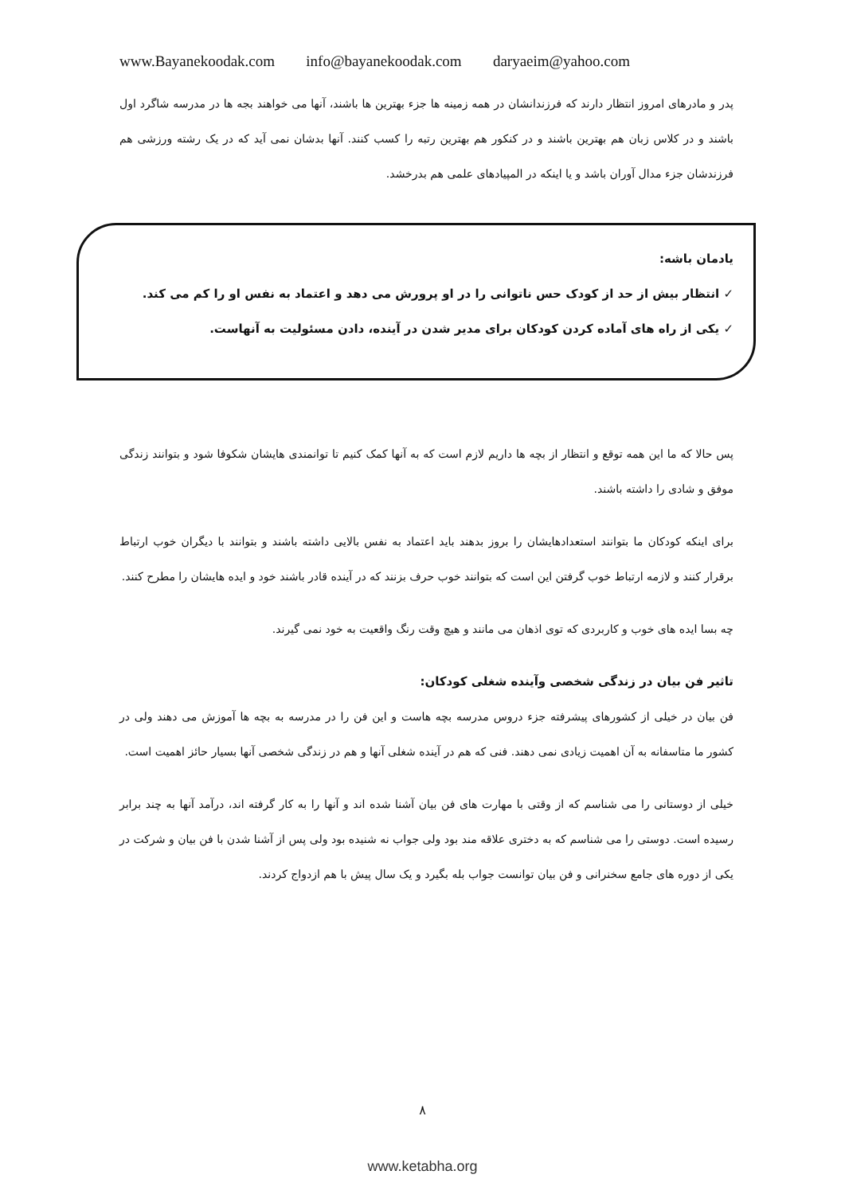www.Bayanekoodak.com info@bayanekoodak.com daryaeim@yahoo.com
پدر و مادرهای امروز انتظار دارند که فرزندانشان در همه زمینه ها جزء بهترین ها باشند، آنها می خواهند بجه ها در مدرسه شاگرد اول باشند و در کلاس زبان هم بهترین باشند و در کنکور هم بهترین رتبه را کسب کنند. آنها بدشان نمی آید که در یک رشته ورزشی هم فرزندشان جزء مدال آوران باشد و یا اینکه در المپیادهای علمی هم بدرخشد.
یادمان باشه:
✓ انتظار بیش از حد از کودک حس ناتوانی را در او پرورش می دهد و اعتماد به نفس او را کم می کند.
✓ یکی از راه های آماده کردن کودکان برای مدیر شدن در آینده، دادن مسئولیت به آنهاست.
پس حالا که ما این همه توقع و انتظار از بچه ها داریم لازم است که به آنها کمک کنیم تا توانمندی هایشان شکوفا شود و بتوانند زندگی موفق و شادی را داشته باشند.
برای اینکه کودکان ما بتوانند استعدادهایشان را بروز بدهند باید اعتماد به نفس بالایی داشته باشند و بتوانند با دیگران خوب ارتباط برقرار کنند و لازمه ارتباط خوب گرفتن این است که بتوانند خوب حرف بزنند که در آینده قادر باشند خود و ایده هایشان را مطرح کنند.
چه بسا ایده های خوب و کاربردی که توی اذهان می مانند و هیچ وقت رنگ واقعیت به خود نمی گیرند.
تاثیر فن بیان در زندگی شخصی وآینده شغلی کودکان:
فن بیان در خیلی از کشورهای پیشرفته جزء دروس مدرسه بچه هاست و این فن را در مدرسه به بچه ها آموزش می دهند ولی در کشور ما متاسفانه به آن اهمیت زیادی نمی دهند. فنی که هم در آینده شغلی آنها و هم در زندگی شخصی آنها بسیار حائز اهمیت است.
خیلی از دوستانی را می شناسم که از وقتی با مهارت های فن بیان آشنا شده اند و آنها را به کار گرفته اند، درآمد آنها به چند برابر رسیده است. دوستی را می شناسم که به دختری علاقه مند بود ولی جواب نه شنیده بود ولی پس از آشنا شدن با فن بیان و شرکت در یکی از دوره های جامع سخنرانی و فن بیان توانست جواب بله بگیرد و یک سال پیش با هم ازدواج کردند.
۸
www.ketabha.org